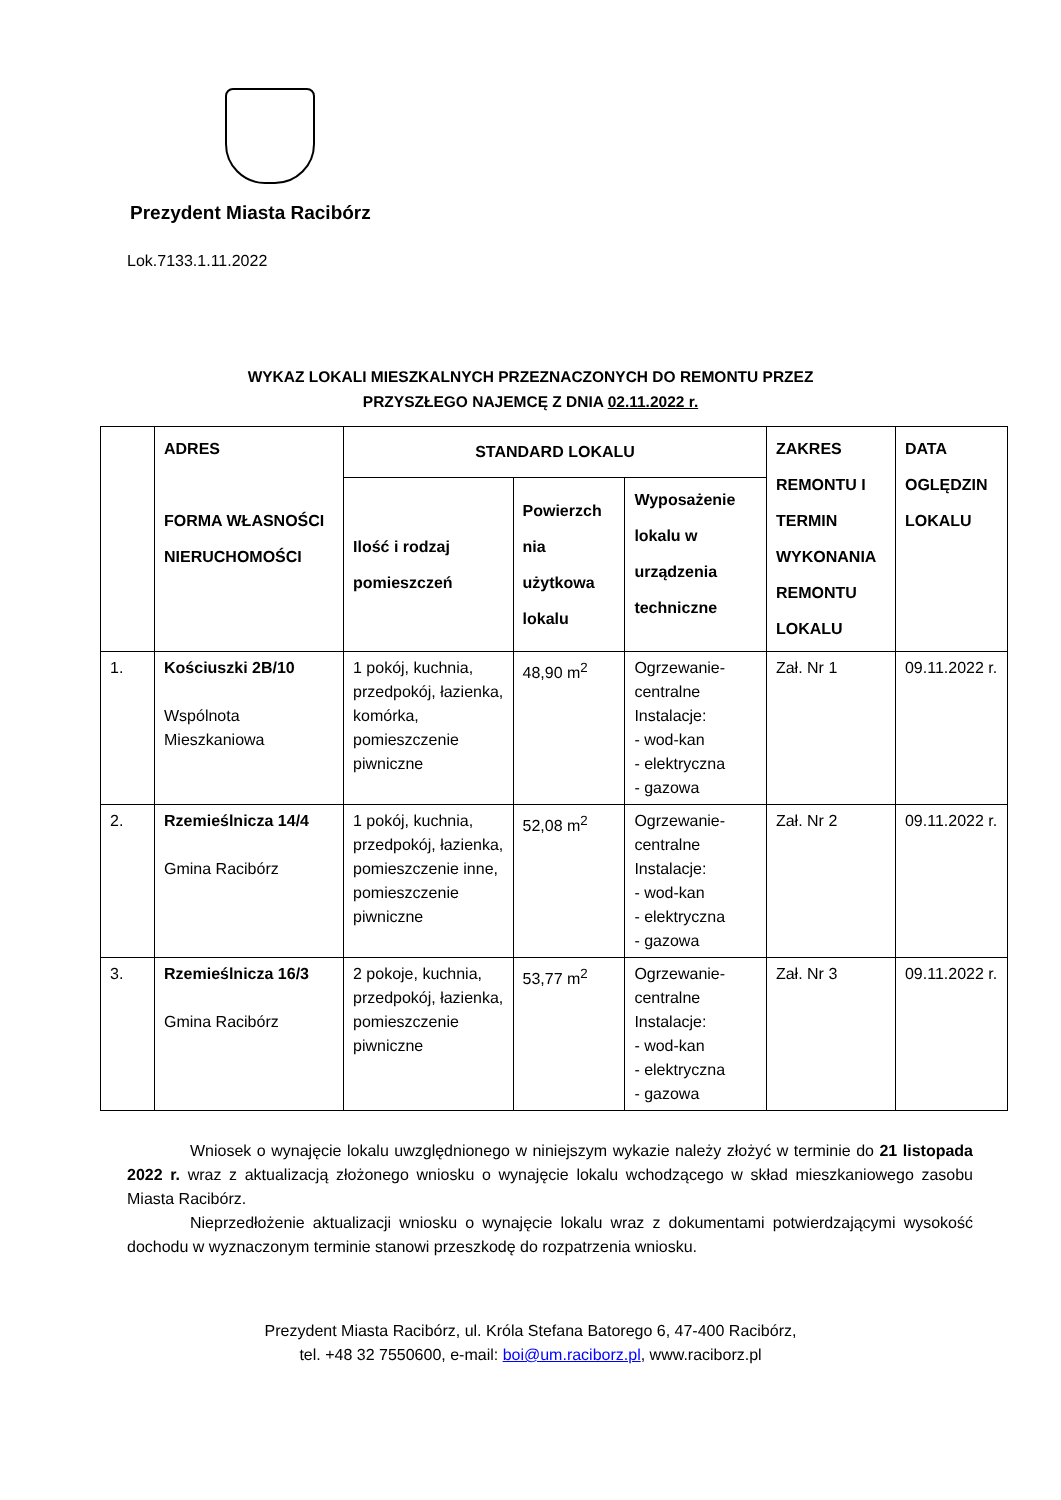Prezydent Miasta Racibórz
Lok.7133.1.11.2022
WYKAZ LOKALI MIESZKALNYCH PRZEZNACZONYCH DO REMONTU PRZEZ
PRZYSZŁEGO NAJEMCĘ Z DNIA 02.11.2022 r.
| | ADRES FORMA WŁASNOŚCI NIERUCHOMOŚCI | STANDARD LOKALU | | | ZAKRES REMONTU I TERMIN WYKONANIA REMONTU LOKALU | DATA OGLĘDZIN LOKALU |
| --- | --- | --- | --- | --- | --- | --- |
| | | Ilość i rodzaj pomieszczeń | Powierzch nia użytkowa lokalu | Wyposażenie lokalu w urządzenia techniczne | | |
| 1. | Kościuszki 2B/10 Wspólnota Mieszkaniowa | 1 pokój, kuchnia, przedpokój, łazienka, komórka, pomieszczenie piwniczne | 48,90 m<sup>2</sup> | Ogrzewanie-centralne Instalacje: - wod-kan - elektryczna - gazowa | Zał. Nr 1 | 09.11.2022 r. |
| 2. | Rzemieślnicza 14/4 Gmina Racibórz | 1 pokój, kuchnia, przedpokój, łazienka, pomieszczenie inne, pomieszczenie piwniczne | 52,08 m<sup>2</sup> | Ogrzewanie-centralne Instalacje: - wod-kan - elektryczna - gazowa | Zał. Nr 2 | 09.11.2022 r. |
| 3. | Rzemieślnicza 16/3 Gmina Racibórz | 2 pokoje, kuchnia, przedpokój, łazienka, pomieszczenie piwniczne | 53,77 m<sup>2</sup> | Ogrzewanie-centralne Instalacje: - wod-kan - elektryczna - gazowa | Zał. Nr 3 | 09.11.2022 r. |
Wniosek o wynajęcie lokalu uwzględnionego w niniejszym wykazie należy złożyć w terminie do 21 listopada 2022 r. wraz z aktualizacją złożonego wniosku o wynajęcie lokalu wchodzącego w skład mieszkaniowego zasobu Miasta Racibórz.
Nieprzedłożenie aktualizacji wniosku o wynajęcie lokalu wraz z dokumentami potwierdzającymi wysokość dochodu w wyznaczonym terminie stanowi przeszkodę do rozpatrzenia wniosku.
Prezydent Miasta Racibórz, ul. Króla Stefana Batorego 6, 47-400 Racibórz,
tel. +48 32 7550600, e-mail: boi@um.raciborz.pl, www.raciborz.pl